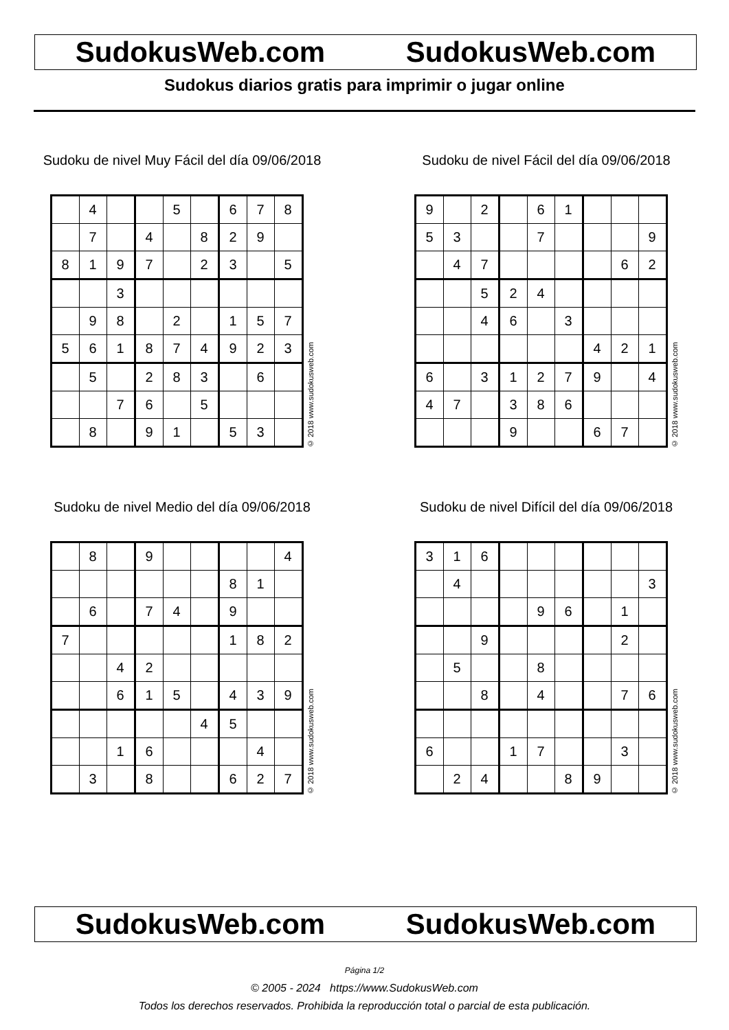SudokusWeb.com SudokusWeb.com
Sudokus diarios gratis para imprimir o jugar online
Sudoku de nivel Muy Fácil del día 09/06/2018
| | 4 | | | 5 | | 6 | 7 | 8 |
| | 7 | | 4 | | 8 | 2 | 9 | |
| 8 | 1 | 9 | 7 | | 2 | 3 | | 5 |
| | | 3 | | | | | | |
| | 9 | 8 | | 2 | | 1 | 5 | 7 |
| 5 | 6 | 1 | 8 | 7 | 4 | 9 | 2 | 3 |
| | 5 | | 2 | 8 | 3 | | 6 | |
| | | 7 | 6 | | 5 | | | |
| | 8 | | 9 | 1 | | 5 | 3 | |
© 2018 www.sudokusweb.com
Sudoku de nivel Fácil del día 09/06/2018
| 9 | | 2 | | 6 | 1 | | | |
| 5 | 3 | | | 7 | | | | 9 |
| | 4 | 7 | | | | | 6 | 2 |
| | | 5 | 2 | 4 | | | | |
| | | 4 | 6 | | 3 | | | |
| | | | | | | 4 | 2 | 1 |
| 6 | | 3 | 1 | 2 | 7 | 9 | | 4 |
| 4 | 7 | | 3 | 8 | 6 | | | |
| | | | 9 | | | 6 | 7 | |
© 2018 www.sudokusweb.com
Sudoku de nivel Medio del día 09/06/2018
| | 8 | | 9 | | | | | 4 |
| | | | | | | 8 | 1 | |
| | 6 | | 7 | 4 | | 9 | | |
| 7 | | | | | | 1 | 8 | 2 |
| | | 4 | 2 | | | | | |
| | | 6 | 1 | 5 | | 4 | 3 | 9 |
| | | | | | 4 | 5 | | |
| | | 1 | 6 | | | | 4 | |
| | 3 | | 8 | | | 6 | 2 | 7 |
© 2018 www.sudokusweb.com
Sudoku de nivel Difícil del día 09/06/2018
| 3 | 1 | 6 | | | | | | |
| | 4 | | | | | | | 3 |
| | | | | 9 | 6 | | 1 | |
| | | 9 | | | | | 2 | |
| | 5 | | | 8 | | | | |
| | | 8 | | 4 | | | 7 | 6 |
| 6 | | | 1 | 7 | | | 3 | |
| | 2 | 4 | | | 8 | 9 | | |
© 2018 www.sudokusweb.com
SudokusWeb.com SudokusWeb.com
Página 1/2
© 2005 - 2024 https://www.SudokusWeb.com
Todos los derechos reservados. Prohibida la reproducción total o parcial de esta publicación.